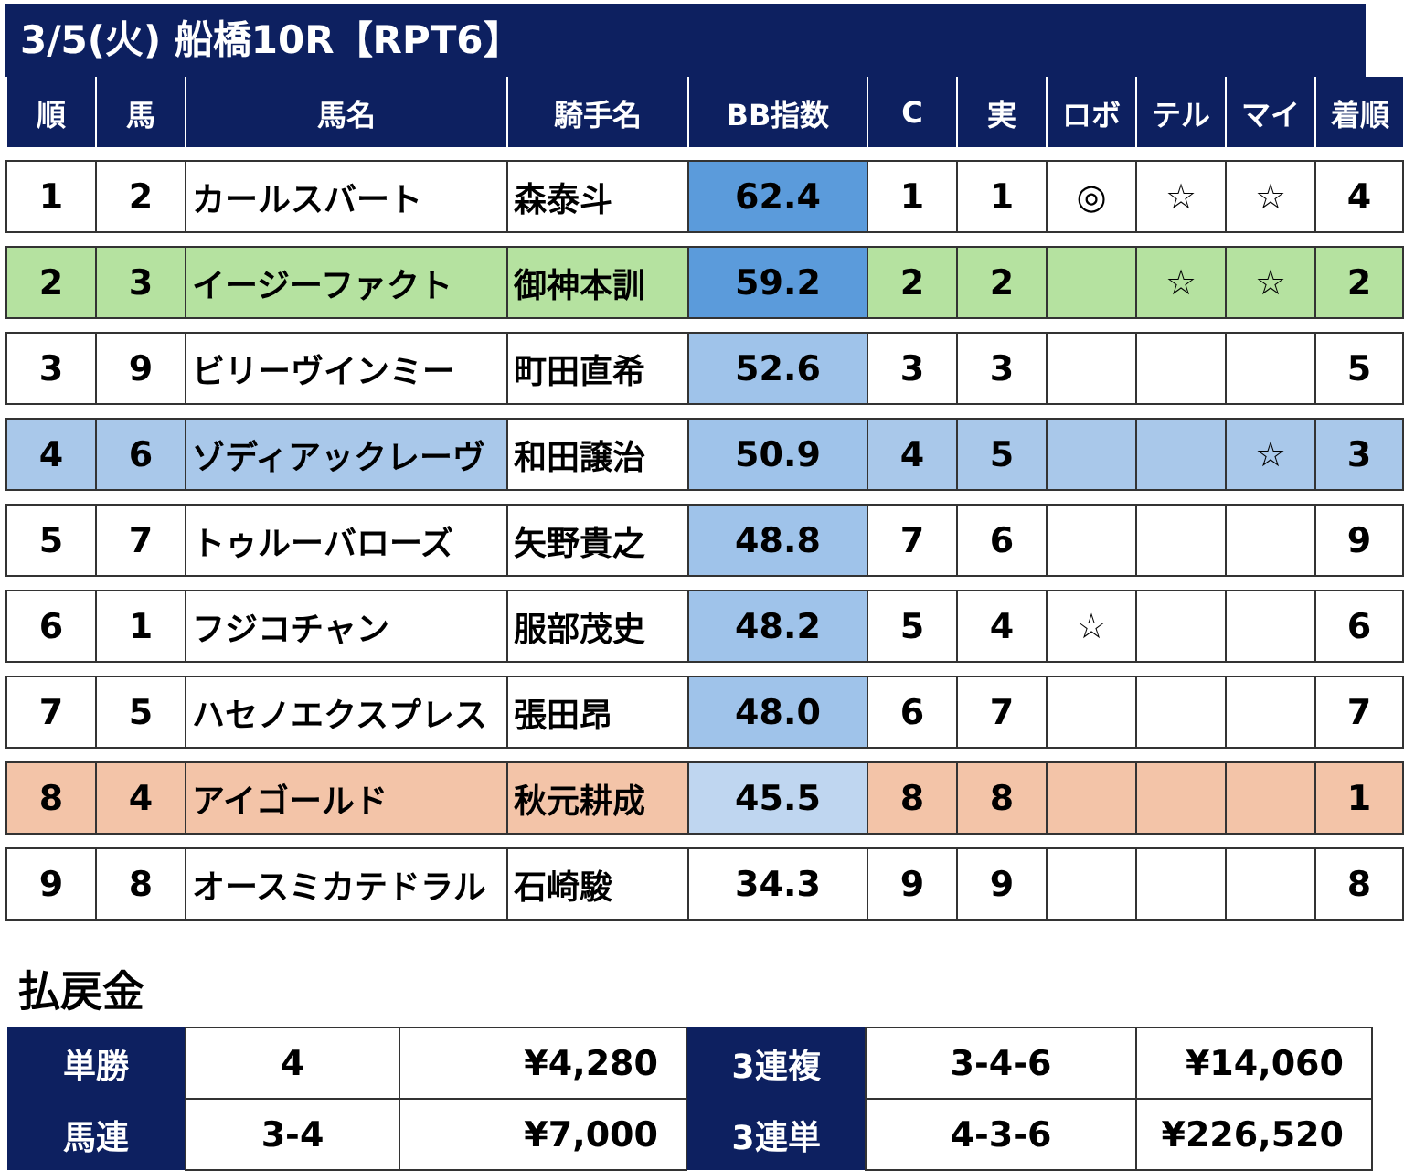3/5(火) 船橋10R【RPT6】
| 順 | 馬 | 馬名 | 騎手名 | BB指数 | C | 実 | ロボ | テル | マイ | 着順 |
| --- | --- | --- | --- | --- | --- | --- | --- | --- | --- | --- |
| 1 | 2 | カールスバート | 森泰斗 | 62.4 | 1 | 1 | ◎ | ☆ | ☆ | 4 |
| 2 | 3 | イージーファクト | 御神本訓 | 59.2 | 2 | 2 | | ☆ | ☆ | 2 |
| 3 | 9 | ビリーヴインミー | 町田直希 | 52.6 | 3 | 3 | | | | 5 |
| 4 | 6 | ゾディアックレーヴ | 和田譲治 | 50.9 | 4 | 5 | | | ☆ | 3 |
| 5 | 7 | トゥルーバローズ | 矢野貴之 | 48.8 | 7 | 6 | | | | 9 |
| 6 | 1 | フジコチャン | 服部茂史 | 48.2 | 5 | 4 | ☆ | | | 6 |
| 7 | 5 | ハセノエクスプレス | 張田昂 | 48.0 | 6 | 7 | | | | 7 |
| 8 | 4 | アイゴールド | 秋元耕成 | 45.5 | 8 | 8 | | | | 1 |
| 9 | 8 | オースミカテドラル | 石崎駿 | 34.3 | 9 | 9 | | | | 8 |
払戻金
| 単勝 | 4 | ¥4,280 | 3連複 | 3-4-6 | ¥14,060 |
| 馬連 | 3-4 | ¥7,000 | 3連単 | 4-3-6 | ¥226,520 |